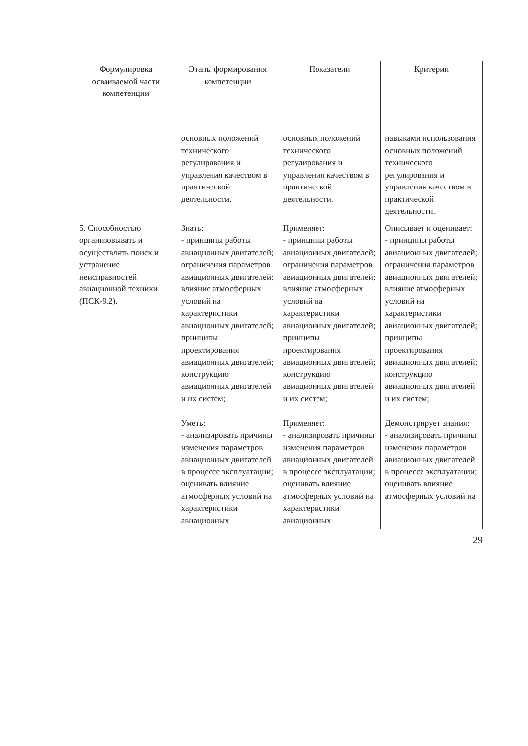| Формулировка осваиваемой части компетенции | Этапы формирования компетенции | Показатели | Критерии |
| --- | --- | --- | --- |
| | основных положений технического регулирования и управления качеством в практической деятельности. | основных положений технического регулирования и управления качеством в практической деятельности. | навыками использования основных положений технического регулирования и управления качеством в практической деятельности. |
| 5. Способностью организовывать и осуществлять поиск и устранение неисправностей авиационной техники (ПСК-9.2). | Знать: - принципы работы авиационных двигателей; ограничения параметров авиационных двигателей; влияние атмосферных условий на характеристики авиационных двигателей; принципы проектирования авиационных двигателей; конструкцию авиационных двигателей и их систем; Уметь: - анализировать причины изменения параметров авиационных двигателей в процессе эксплуатации; оценивать влияние атмосферных условий на характеристики авиационных | Применяет: - принципы работы авиационных двигателей; ограничения параметров авиационных двигателей; влияние атмосферных условий на характеристики авиационных двигателей; принципы проектирования авиационных двигателей; конструкцию авиационных двигателей и их систем; Применяет: - анализировать причины изменения параметров авиационных двигателей в процессе эксплуатации; оценивать влияние атмосферных условий на характеристики авиационных | Описывает и оценивает: - принципы работы авиационных двигателей; ограничения параметров авиационных двигателей; влияние атмосферных условий на характеристики авиационных двигателей; принципы проектирования авиационных двигателей; конструкцию авиационных двигателей и их систем; Демонстрирует знания: - анализировать причины изменения параметров авиационных двигателей в процессе эксплуатации; оценивать влияние атмосферных условий на |
29